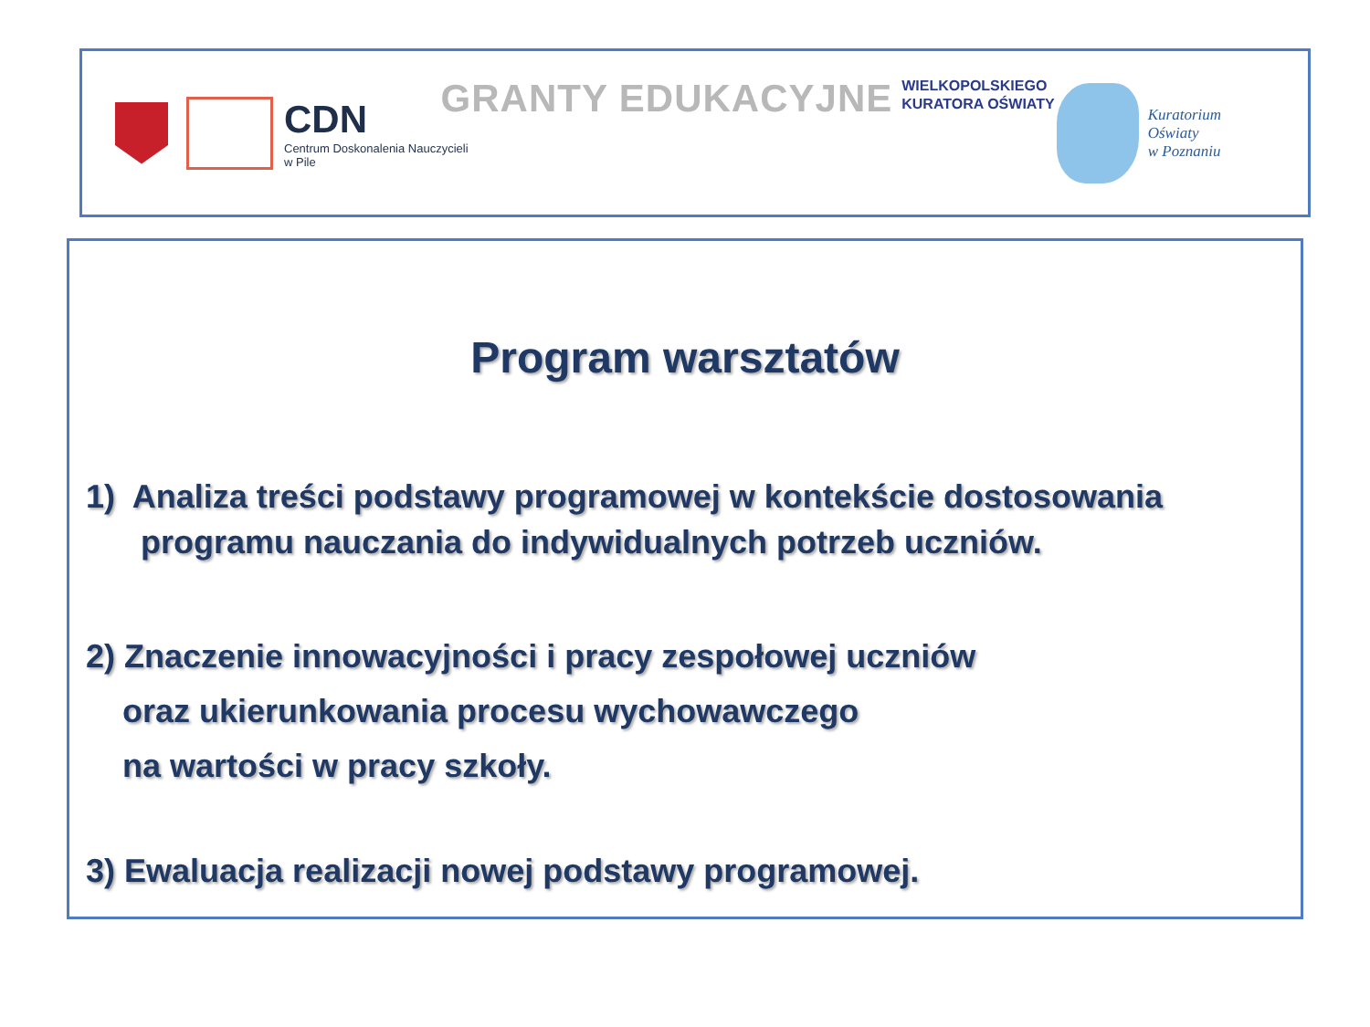CDN
Centrum Doskonalenia Nauczycieli
w Pile
GRANTY EDUKACYJNE
WIELKOPOLSKIEGO
KURATORA OŚWIATY
Kuratorium
Oświaty
w Poznaniu
Program warsztatów
1) Analiza treści podstawy programowej w kontekście dostosowania
programu nauczania do indywidualnych potrzeb uczniów.
2) Znaczenie innowacyjności i pracy zespołowej uczniów
oraz ukierunkowania procesu wychowawczego
na wartości w pracy szkoły.
3) Ewaluacja realizacji nowej podstawy programowej.